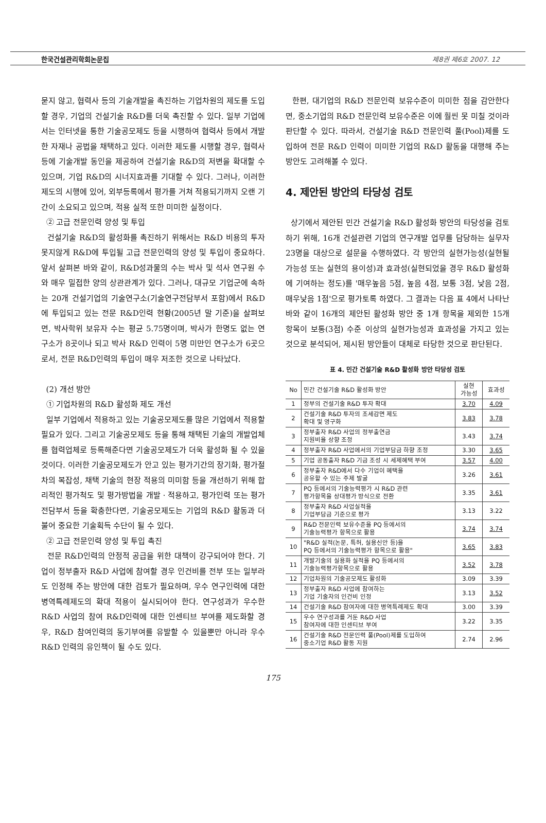한국건설관리학회논문집 제8권 제6호 2007. 12
묻지 않고, 협력사 등의 기술개발을 촉진하는 기업차원의 제도를 도입할 경우, 기업의 건설기술 R&D를 더욱 촉진할 수 있다. 일부 기업에서는 인터넷을 통한 기술공모제도 등을 시행하여 협력사 등에서 개발한 자재나 공법을 채택하고 있다. 이러한 제도를 시행할 경우, 협력사 등에 기술개발 동인을 제공하여 건설기술 R&D의 저변을 확대할 수 있으며, 기업 R&D의 시너지효과를 기대할 수 있다. 그러나, 이러한 제도의 시행에 있어, 외부등록에서 평가를 거쳐 적용되기까지 오랜 기간이 소요되고 있으며, 적용 실적 또한 미미한 실정이다.
② 고급 전문인력 양성 및 투입
건설기술 R&D의 활성화를 촉진하기 위해서는 R&D 비용의 투자 못지않게 R&D에 투입될 고급 전문인력의 양성 및 투입이 중요하다. 앞서 살펴본 바와 같이, R&D성과물의 수는 박사 및 석사 연구원 수와 매우 밀접한 양의 상관관계가 있다. 그러나, 대규모 기업군에 속하는 20개 건설기업의 기술연구소(기술연구전담부서 포함)에서 R&D에 투입되고 있는 전문 R&D인력 현황(2005년 말 기준)을 살펴보면, 박사학위 보유자 수는 평균 5.75명이며, 박사가 한명도 없는 연구소가 8곳이나 되고 박사 R&D 인력이 5명 미만인 연구소가 6곳으로서, 전문 R&D인력의 투입이 매우 저조한 것으로 나타났다.
(2) 개선 방안
① 기업차원의 R&D 활성화 제도 개선
일부 기업에서 적용하고 있는 기술공모제도를 많은 기업에서 적용할 필요가 있다. 그리고 기술공모제도 등을 통해 채택된 기술의 개발업체를 협력업체로 등록해준다면 기술공모제도가 더욱 활성화 될 수 있을 것이다. 이러한 기술공모제도가 안고 있는 평가기간의 장기화, 평가절차의 복잡성, 채택 기술의 현장 적용의 미미함 등을 개선하기 위해 합리적인 평가척도 및 평가방법을 개발ㆍ적용하고, 평가인력 또는 평가전담부서 등을 확충한다면, 기술공모제도는 기업의 R&D 활동과 더불어 중요한 기술획득 수단이 될 수 있다.
② 고급 전문인력 양성 및 투입 촉진
전문 R&D인력의 안정적 공급을 위한 대책이 강구되어야 한다. 기업이 정부출자 R&D 사업에 참여할 경우 인건비를 전부 또는 일부라도 인정해 주는 방안에 대한 검토가 필요하며, 우수 연구인력에 대한 병역특례제도의 확대 적용이 실시되어야 한다. 연구성과가 우수한 R&D 사업의 참여 R&D인력에 대한 인센티브 부여를 제도화할 경우, R&D 참여인력의 동기부여를 유발할 수 있을뿐만 아니라 우수 R&D 인력의 유인책이 될 수도 있다.
한편, 대기업의 R&D 전문인력 보유수준이 미미한 점을 감안한다면, 중소기업의 R&D 전문인력 보유수준은 이에 훨씬 못 미칠 것이라 판단할 수 있다. 따라서, 건설기술 R&D 전문인력 풀(Pool)제를 도입하여 전문 R&D 인력이 미미한 기업의 R&D 활동을 대행해 주는 방안도 고려해볼 수 있다.
4. 제안된 방안의 타당성 검토
상기에서 제안된 민간 건설기술 R&D 활성화 방안의 타당성을 검토하기 위해, 16개 건설관련 기업의 연구개발 업무를 담당하는 실무자 23명을 대상으로 설문을 수행하였다. 각 방안의 실현가능성(실현될 가능성 또는 실현의 용이성)과 효과성(실현되었을 경우 R&D 활성화에 기여하는 정도)를 '매우높음 5점, 높음 4점, 보통 3점, 낮음 2점, 매우낮음 1점'으로 평가토록 하였다. 그 결과는 다음 표 4에서 나타난 바와 같이 16개의 제안된 활성화 방안 중 1개 항목을 제외한 15개 항목이 보통(3점) 수준 이상의 실현가능성과 효과성을 가지고 있는 것으로 분석되어, 제시된 방안들이 대체로 타당한 것으로 판단된다.
표 4. 민간 건설기술 R&D 활성화 방안 타당성 검토
| No | 민간 건설기술 R&D 활성화 방안 | 실현 가능성 | 효과성 |
| --- | --- | --- | --- |
| 1 | 정부의 건설기술 R&D 투자 확대 | 3.70 | 4.09 |
| 2 | 건설기술 R&D 투자의 조세감면 제도 확대 및 영구화 | 3.83 | 3.78 |
| 3 | 정부출자 R&D 사업의 정부출연금 지원비율 상향 조정 | 3.43 | 3.74 |
| 4 | 정부출자 R&D 사업에서의 기업부담금 하향 조정 | 3.30 | 3.65 |
| 5 | 기업 공동출자 R&D 기금 조성 시 세제혜택 부여 | 3.57 | 4.00 |
| 6 | 정부출자 R&D에서 다수 기업이 혜택을 공유할 수 있는 주제 발굴 | 3.26 | 3.61 |
| 7 | PQ 등에서의 기술능력평가 시 R&D 관련 평가항목을 상대평가 방식으로 전환 | 3.35 | 3.61 |
| 8 | 정부출자 R&D 사업실적을 기업부담금 기준으로 평가 | 3.13 | 3.22 |
| 9 | R&D 전문인력 보유수준을 PQ 등에서의 기술능력평가 항목으로 활용 | 3.74 | 3.74 |
| 10 | "R&D 실적(논문, 특허, 실용신안 등)을 PQ 등에서의 기술능력평가 항목으로 활용" | 3.65 | 3.83 |
| 11 | 개발기술의 실용화 실적을 PQ 등에서의 기술능력평가항목으로 활용 | 3.52 | 3.78 |
| 12 | 기업차원의 기술공모제도 활성화 | 3.09 | 3.39 |
| 13 | 정부출자 R&D 사업에 참여하는 기업 기술자의 인건비 인정 | 3.13 | 3.52 |
| 14 | 건설기술 R&D 참여자에 대한 병역특례제도 확대 | 3.00 | 3.39 |
| 15 | 우수 연구성과를 거둔 R&D 사업 참여자에 대한 인센티브 부여 | 3.22 | 3.35 |
| 16 | 건설기술 R&D 전문인력 풀(Pool)제를 도입하여 중소기업 R&D 활동 지원 | 2.74 | 2.96 |
175